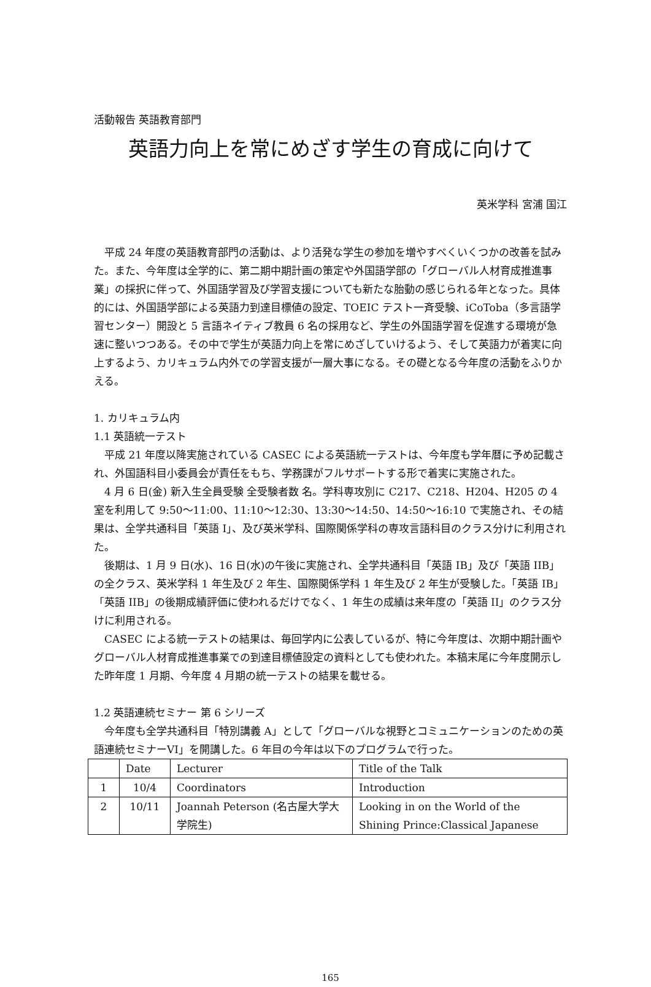活動報告 英語教育部門
英語力向上を常にめざす学生の育成に向けて
英米学科 宮浦 国江
　平成 24 年度の英語教育部門の活動は、より活発な学生の参加を増やすべくいくつかの改善を試みた。また、今年度は全学的に、第二期中期計画の策定や外国語学部の「グローバル人材育成推進事業」の採択に伴って、外国語学習及び学習支援についても新たな胎動の感じられる年となった。具体的には、外国語学部による英語力到達目標値の設定、TOEIC テスト一斉受験、iCoToba（多言語学習センター）開設と 5 言語ネイティブ教員 6 名の採用など、学生の外国語学習を促進する環境が急速に整いつつある。その中で学生が英語力向上を常にめざしていけるよう、そして英語力が着実に向上するよう、カリキュラム内外での学習支援が一層大事になる。その礎となる今年度の活動をふりかえる。
1. カリキュラム内
1.1 英語統一テスト
　平成 21 年度以降実施されている CASEC による英語統一テストは、今年度も学年暦に予め記載され、外国語科目小委員会が責任をもち、学務課がフルサポートする形で着実に実施された。
　4 月 6 日(金) 新入生全員受験 全受験者数 名。学科専攻別に C217、C218、H204、H205 の 4 室を利用して 9:50～11:00、11:10～12:30、13:30～14:50、14:50～16:10 で実施され、その結果は、全学共通科目「英語 I」、及び英米学科、国際関係学科の専攻言語科目のクラス分けに利用された。
　後期は、1 月 9 日(水)、16 日(水)の午後に実施され、全学共通科目「英語 IB」及び「英語 IIB」の全クラス、英米学科 1 年生及び 2 年生、国際関係学科 1 年生及び 2 年生が受験した。「英語 IB」「英語 IIB」の後期成績評価に使われるだけでなく、1 年生の成績は来年度の「英語 II」のクラス分けに利用される。
　CASEC による統一テストの結果は、毎回学内に公表しているが、特に今年度は、次期中期計画やグローバル人材育成推進事業での到達目標値設定の資料としても使われた。本稿末尾に今年度開示した昨年度 1 月期、今年度 4 月期の統一テストの結果を載せる。
1.2 英語連続セミナー 第 6 シリーズ
　今年度も全学共通科目「特別講義 A」として「グローバルな視野とコミュニケーションのための英語連続セミナーVI」を開講した。6 年目の今年は以下のプログラムで行った。
| | Date | Lecturer | Title of the Talk |
| --- | --- | --- | --- |
| 1 | 10/4 | Coordinators | Introduction |
| 2 | 10/11 | Joannah Peterson (名古屋大学大学院生) | Looking in on the World of the Shining Prince:Classical Japanese |
165